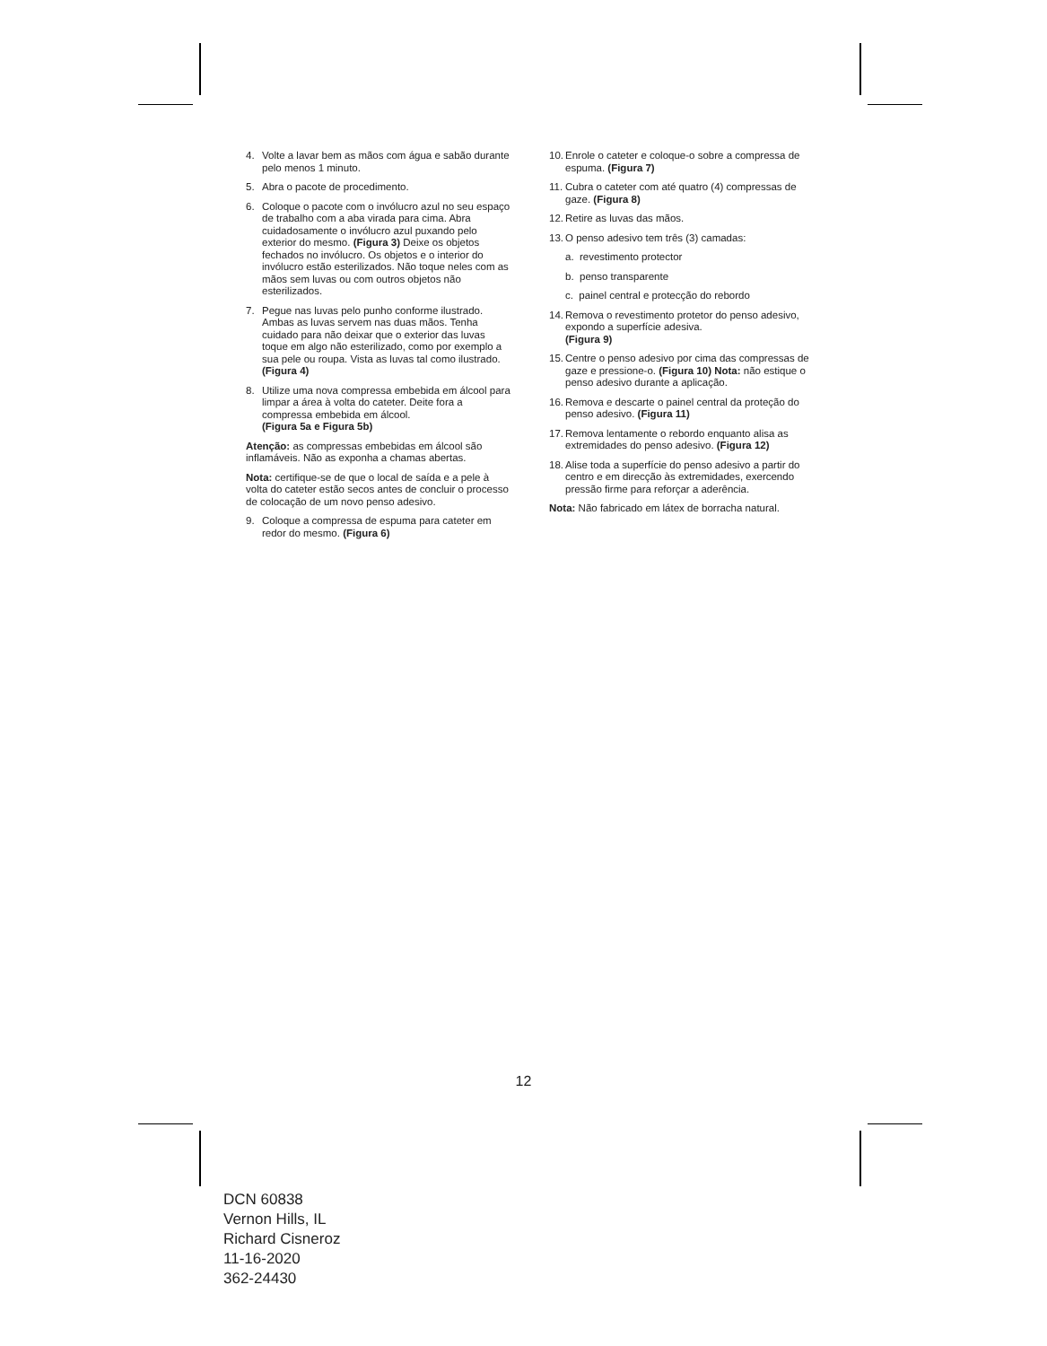4. Volte a lavar bem as mãos com água e sabão durante pelo menos 1 minuto.
5. Abra o pacote de procedimento.
6. Coloque o pacote com o invólucro azul no seu espaço de trabalho com a aba virada para cima. Abra cuidadosamente o invólucro azul puxando pelo exterior do mesmo. (Figura 3) Deixe os objetos fechados no invólucro. Os objetos e o interior do invólucro estão esterilizados. Não toque neles com as mãos sem luvas ou com outros objetos não esterilizados.
7. Pegue nas luvas pelo punho conforme ilustrado. Ambas as luvas servem nas duas mãos. Tenha cuidado para não deixar que o exterior das luvas toque em algo não esterilizado, como por exemplo a sua pele ou roupa. Vista as luvas tal como ilustrado. (Figura 4)
8. Utilize uma nova compressa embebida em álcool para limpar a área à volta do cateter. Deite fora a compressa embebida em álcool.
(Figura 5a e Figura 5b)
Atenção: as compressas embebidas em álcool são inflamáveis. Não as exponha a chamas abertas.
Nota: certifique-se de que o local de saída e a pele à volta do cateter estão secos antes de concluir o processo de colocação de um novo penso adesivo.
9. Coloque a compressa de espuma para cateter em redor do mesmo. (Figura 6)
10. Enrole o cateter e coloque-o sobre a compressa de espuma. (Figura 7)
11. Cubra o cateter com até quatro (4) compressas de gaze. (Figura 8)
12. Retire as luvas das mãos.
13. O penso adesivo tem três (3) camadas:
a. revestimento protector
b. penso transparente
c. painel central e protecção do rebordo
14. Remova o revestimento protetor do penso adesivo, expondo a superfície adesiva.
(Figura 9)
15. Centre o penso adesivo por cima das compressas de gaze e pressione-o. (Figura 10) Nota: não estique o penso adesivo durante a aplicação.
16. Remova e descarte o painel central da proteção do penso adesivo. (Figura 11)
17. Remova lentamente o rebordo enquanto alisa as extremidades do penso adesivo. (Figura 12)
18. Alise toda a superfície do penso adesivo a partir do centro e em direcção às extremidades, exercendo pressão firme para reforçar a aderência.
Nota: Não fabricado em látex de borracha natural.
12
DCN 60838
Vernon Hills, IL
Richard Cisneroz
11-16-2020
362-24430